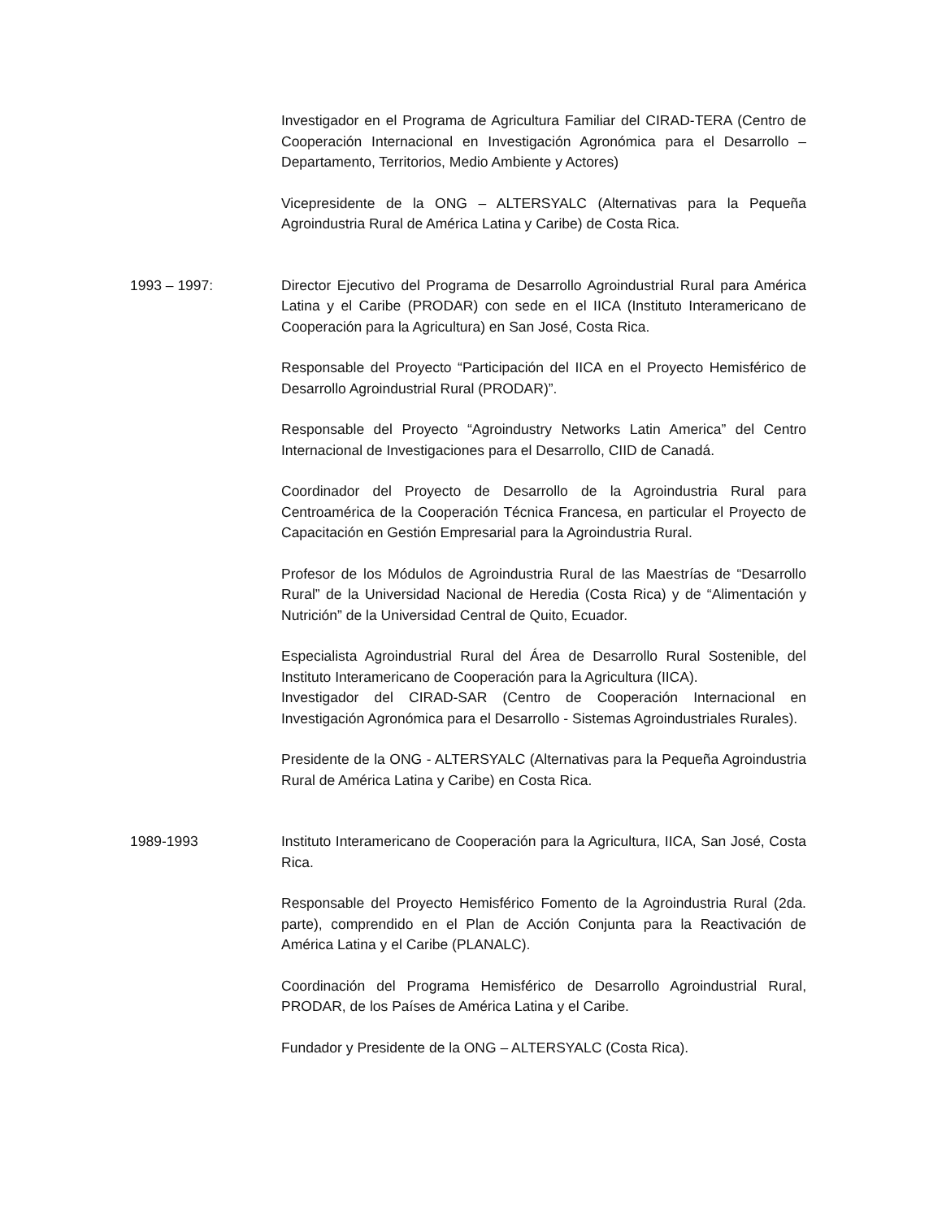Investigador en el Programa de Agricultura Familiar del CIRAD-TERA (Centro de Cooperación Internacional en Investigación Agronómica para el Desarrollo – Departamento, Territorios, Medio Ambiente y Actores)
Vicepresidente de la ONG – ALTERSYALC (Alternativas para la Pequeña Agroindustria Rural de América Latina y Caribe) de Costa Rica.
1993 – 1997: Director Ejecutivo del Programa de Desarrollo Agroindustrial Rural para América Latina y el Caribe (PRODAR) con sede en el IICA (Instituto Interamericano de Cooperación para la Agricultura) en San José, Costa Rica.
Responsable del Proyecto “Participación del IICA en el Proyecto Hemisférico de Desarrollo Agroindustrial Rural (PRODAR)”.
Responsable del Proyecto “Agroindustry Networks Latin America” del Centro Internacional de Investigaciones para el Desarrollo, CIID de Canadá.
Coordinador del Proyecto de Desarrollo de la Agroindustria Rural para Centroamérica de la Cooperación Técnica Francesa, en particular el Proyecto de Capacitación en Gestión Empresarial para la Agroindustria Rural.
Profesor de los Módulos de Agroindustria Rural de las Maestrías de “Desarrollo Rural” de la Universidad Nacional de Heredia (Costa Rica) y de “Alimentación y Nutrición” de la Universidad Central de Quito, Ecuador.
Especialista Agroindustrial Rural del Área de Desarrollo Rural Sostenible, del Instituto Interamericano de Cooperación para la Agricultura (IICA).
Investigador del CIRAD-SAR (Centro de Cooperación Internacional en Investigación Agronómica para el Desarrollo - Sistemas Agroindustriales Rurales).
Presidente de la ONG - ALTERSYALC (Alternativas para la Pequeña Agroindustria Rural de América Latina y Caribe) en Costa Rica.
1989-1993 Instituto Interamericano de Cooperación para la Agricultura, IICA, San José, Costa Rica.
Responsable del Proyecto Hemisférico Fomento de la Agroindustria Rural (2da. parte), comprendido en el Plan de Acción Conjunta para la Reactivación de América Latina y el Caribe (PLANALC).
Coordinación del Programa Hemisférico de Desarrollo Agroindustrial Rural, PRODAR, de los Países de América Latina y el Caribe.
Fundador y Presidente de la ONG – ALTERSYALC (Costa Rica).